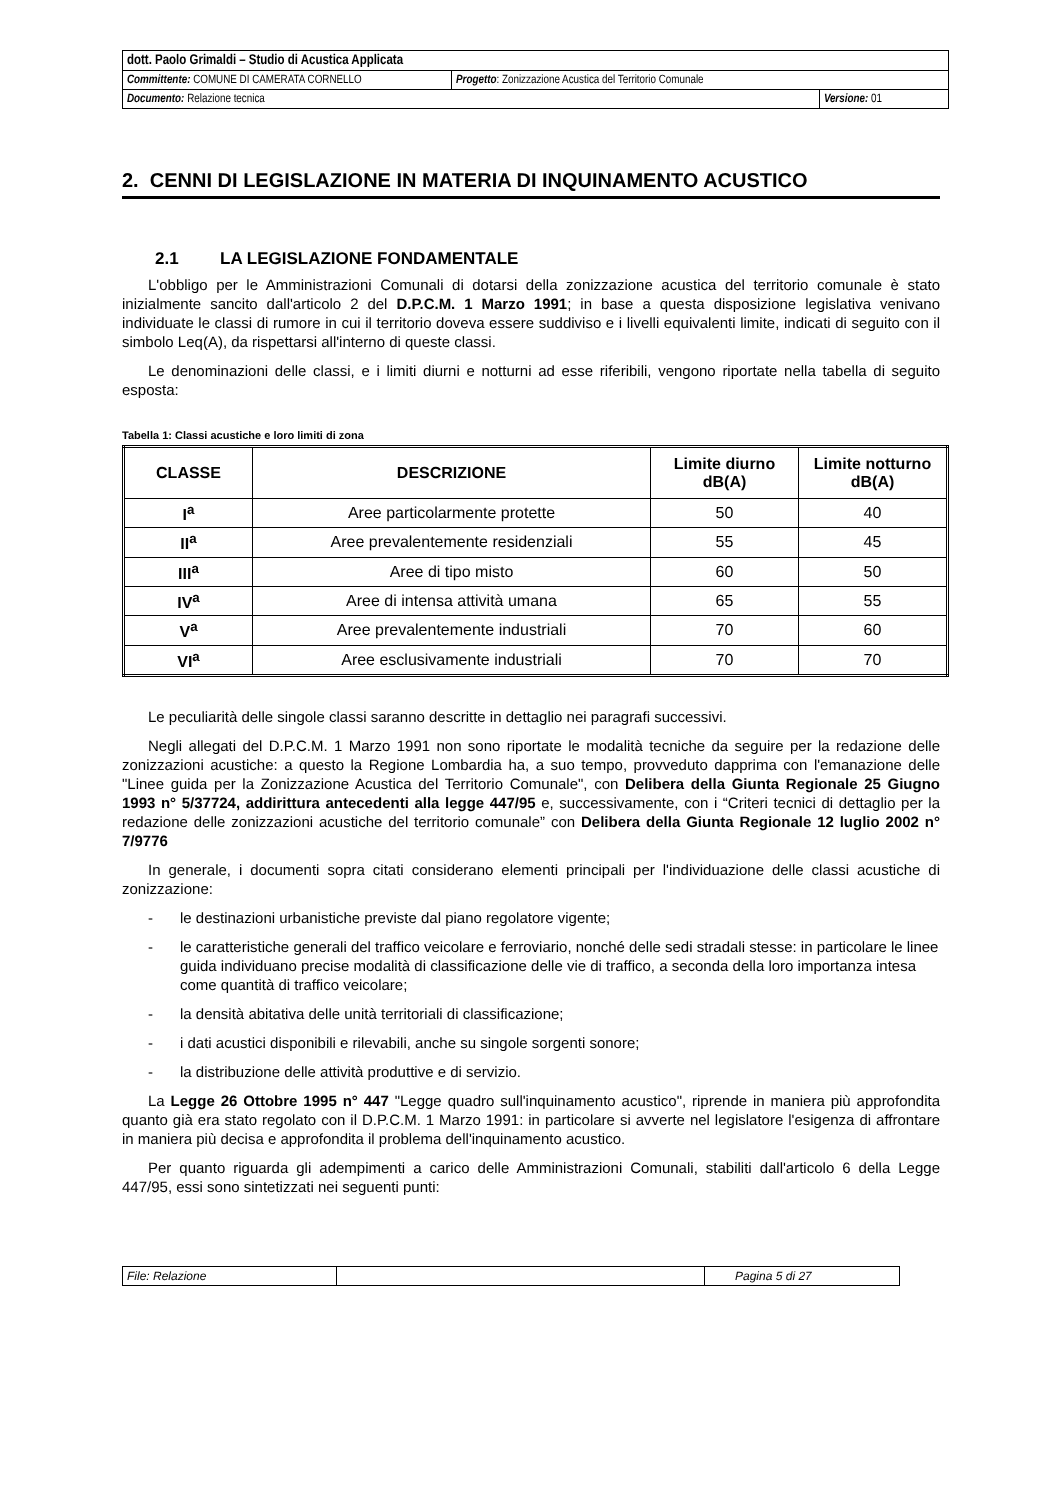| dott. Paolo Grimaldi – Studio di Acustica Applicata | | |
| Committente: COMUNE DI CAMERATA CORNELLO | Progetto : Zonizzazione Acustica del Territorio Comunale | |
| Documento: Relazione tecnica | | Versione: 01 |
2. CENNI DI LEGISLAZIONE IN MATERIA DI INQUINAMENTO ACUSTICO
2.1 LA LEGISLAZIONE FONDAMENTALE
L'obbligo per le Amministrazioni Comunali di dotarsi della zonizzazione acustica del territorio comunale è stato inizialmente sancito dall'articolo 2 del D.P.C.M. 1 Marzo 1991; in base a questa disposizione legislativa venivano individuate le classi di rumore in cui il territorio doveva essere suddiviso e i livelli equivalenti limite, indicati di seguito con il simbolo Leq(A), da rispettarsi all'interno di queste classi.
Le denominazioni delle classi, e i limiti diurni e notturni ad esse riferibili, vengono riportate nella tabella di seguito esposta:
Tabella 1: Classi acustiche e loro limiti di zona
| CLASSE | DESCRIZIONE | Limite diurno dB(A) | Limite notturno dB(A) |
| --- | --- | --- | --- |
| I<sup>a</sup> | Aree particolarmente protette | 50 | 40 |
| II<sup>a</sup> | Aree prevalentemente residenziali | 55 | 45 |
| III<sup>a</sup> | Aree di tipo misto | 60 | 50 |
| IV<sup>a</sup> | Aree di intensa attività umana | 65 | 55 |
| V<sup>a</sup> | Aree prevalentemente industriali | 70 | 60 |
| VI<sup>a</sup> | Aree esclusivamente industriali | 70 | 70 |
Le peculiarità delle singole classi saranno descritte in dettaglio nei paragrafi successivi.
Negli allegati del D.P.C.M. 1 Marzo 1991 non sono riportate le modalità tecniche da seguire per la redazione delle zonizzazioni acustiche: a questo la Regione Lombardia ha, a suo tempo, provveduto dapprima con l'emanazione delle "Linee guida per la Zonizzazione Acustica del Territorio Comunale", con Delibera della Giunta Regionale 25 Giugno 1993 n° 5/37724, addirittura antecedenti alla legge 447/95 e, successivamente, con i “Criteri tecnici di dettaglio per la redazione delle zonizzazioni acustiche del territorio comunale” con Delibera della Giunta Regionale 12 luglio 2002 n° 7/9776
In generale, i documenti sopra citati considerano elementi principali per l'individuazione delle classi acustiche di zonizzazione:
- le destinazioni urbanistiche previste dal piano regolatore vigente;
- le caratteristiche generali del traffico veicolare e ferroviario, nonché delle sedi stradali stesse: in particolare le linee guida individuano precise modalità di classificazione delle vie di traffico, a seconda della loro importanza intesa come quantità di traffico veicolare;
- la densità abitativa delle unità territoriali di classificazione;
- i dati acustici disponibili e rilevabili, anche su singole sorgenti sonore;
- la distribuzione delle attività produttive e di servizio.
La Legge 26 Ottobre 1995 n° 447 "Legge quadro sull'inquinamento acustico", riprende in maniera più approfondita quanto già era stato regolato con il D.P.C.M. 1 Marzo 1991: in particolare si avverte nel legislatore l'esigenza di affrontare in maniera più decisa e approfondita il problema dell'inquinamento acustico.
Per quanto riguarda gli adempimenti a carico delle Amministrazioni Comunali, stabiliti dall'articolo 6 della Legge 447/95, essi sono sintetizzati nei seguenti punti:
| File: Relazione | | Pagina 5 di 27 |